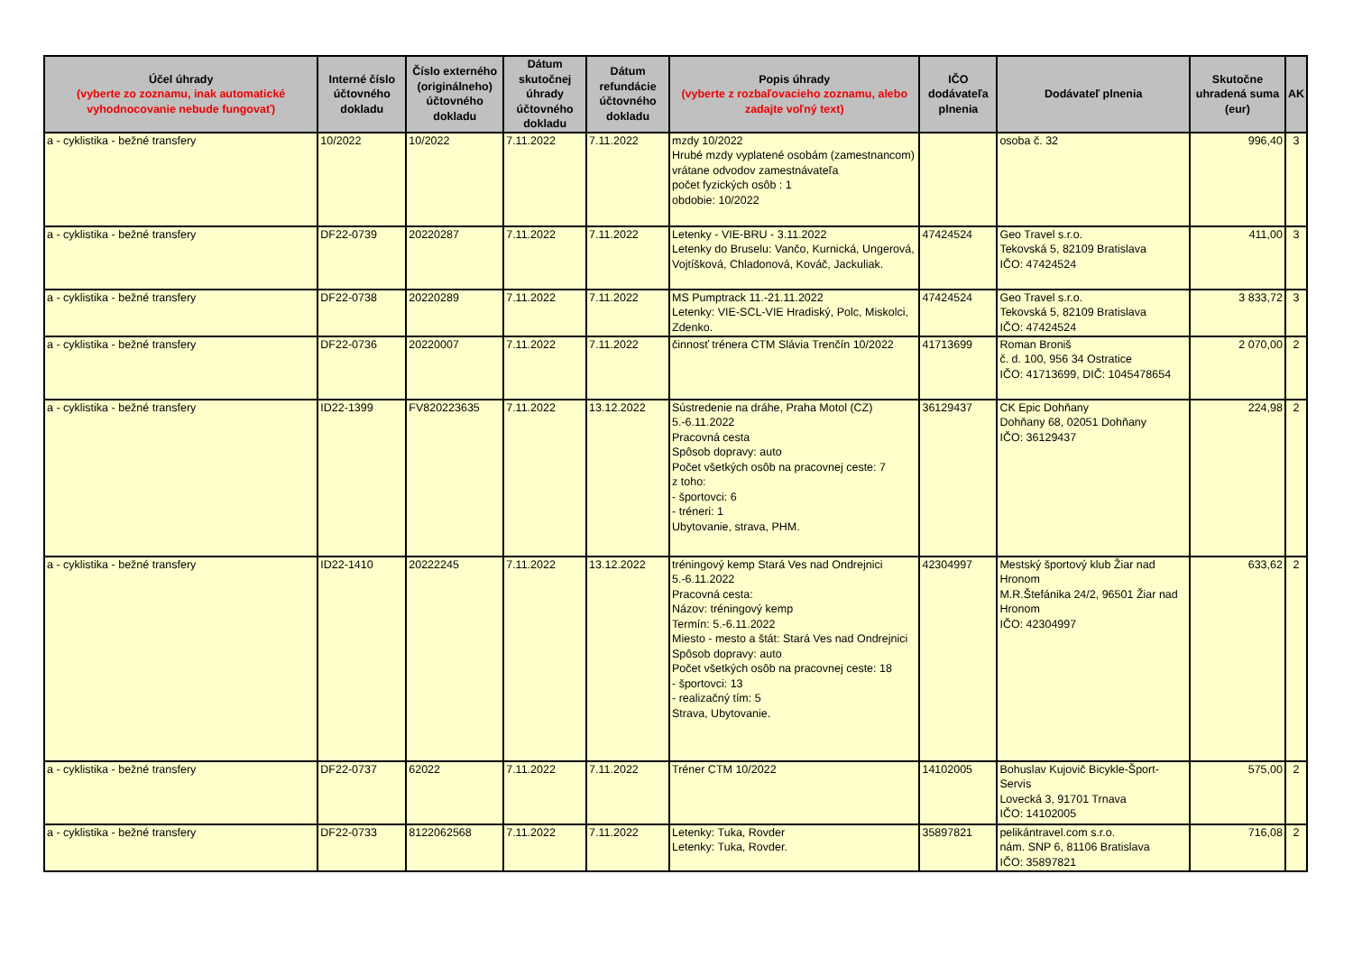| Účel úhrady (vyberte zo zoznamu, inak automatické vyhodnocovanie nebude fungovať) | Interné číslo účtovného dokladu | Číslo externého (originálneho) účtovného dokladu | Dátum skutočnej úhrady účtovného dokladu | Dátum refundácie účtovného dokladu | Popis úhrady (vyberte z rozbaľovacieho zoznamu, alebo zadajte voľný text) | IČO dodávateľa plnenia | Dodávateľ plnenia | Skutočne uhradená suma (eur) | AK |
| --- | --- | --- | --- | --- | --- | --- | --- | --- | --- |
| a - cyklistika - bežné transfery | 10/2022 | 10/2022 | 7.11.2022 | 7.11.2022 | mzdy 10/2022 Hrubé mzdy vyplatené osobám (zamestnancom) vrátane odvodov zamestnávateľa počet fyzických osôb : 1 obdobie: 10/2022 | | osoba č. 32 | 996,40 | 3 |
| a - cyklistika - bežné transfery | DF22-0739 | 20220287 | 7.11.2022 | 7.11.2022 | Letenky - VIE-BRU - 3.11.2022 Letenky do Bruselu: Vančo, Kurnická, Ungerová, Vojtíšková, Chladonová, Kováč, Jackuliak. | 47424524 | Geo Travel s.r.o. Tekovská 5, 82109 Bratislava IČO: 47424524 | 411,00 | 3 |
| a - cyklistika - bežné transfery | DF22-0738 | 20220289 | 7.11.2022 | 7.11.2022 | MS Pumptrack 11.-21.11.2022 Letenky: VIE-SCL-VIE Hradiský, Polc, Miskolci, Zdenko. | 47424524 | Geo Travel s.r.o. Tekovská 5, 82109 Bratislava IČO: 47424524 | 3 833,72 | 3 |
| a - cyklistika - bežné transfery | DF22-0736 | 20220007 | 7.11.2022 | 7.11.2022 | činnosť trénera CTM Slávia Trenčín 10/2022 | 41713699 | Roman Broniš č. d. 100, 956 34 Ostratice IČO: 41713699, DIČ: 1045478654 | 2 070,00 | 2 |
| a - cyklistika - bežné transfery | ID22-1399 | FV820223635 | 7.11.2022 | 13.12.2022 | Sústredenie na dráhe, Praha Motol (CZ) 5.-6.11.2022 Pracovná cesta Spôsob dopravy: auto Počet všetkých osôb na pracovnej ceste: 7 z toho: - športovci: 6 - tréneri: 1 Ubytovanie, strava, PHM. | 36129437 | CK Epic Dohňany Dohňany 68, 02051 Dohňany IČO: 36129437 | 224,98 | 2 |
| a - cyklistika - bežné transfery | ID22-1410 | 20222245 | 7.11.2022 | 13.12.2022 | tréningový kemp Stará Ves nad Ondrejnici 5.-6.11.2022 Pracovná cesta: Názov: tréningový kemp Termín: 5.-6.11.2022 Miesto - mesto a štát: Stará Ves nad Ondrejnici Spôsob dopravy: auto Počet všetkých osôb na pracovnej ceste: 18 - športovci: 13 - realizačný tím: 5 Strava, Ubytovanie. | 42304997 | Mestský športový klub Žiar nad Hronom M.R.Štefánika 24/2, 96501 Žiar nad Hronom IČO: 42304997 | 633,62 | 2 |
| a - cyklistika - bežné transfery | DF22-0737 | 62022 | 7.11.2022 | 7.11.2022 | Tréner CTM 10/2022 | 14102005 | Bohuslav Kujovič Bicykle-Šport-Servis Lovecká 3, 91701 Trnava IČO: 14102005 | 575,00 | 2 |
| a - cyklistika - bežné transfery | DF22-0733 | 8122062568 | 7.11.2022 | 7.11.2022 | Letenky: Tuka, Rovder Letenky: Tuka, Rovder. | 35897821 | pelikántravel.com s.r.o. nám. SNP 6, 81106 Bratislava IČO: 35897821 | 716,08 | 2 |